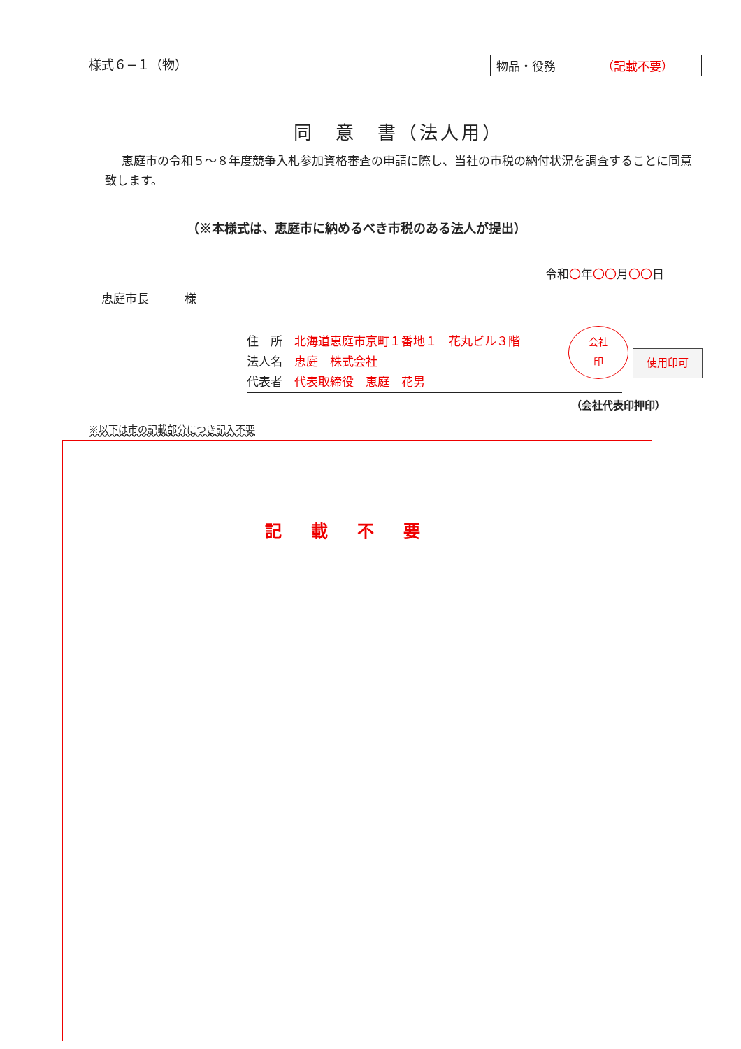様式６−１（物）
| 物品・役務 | （記載不要） |
同　意　書（法人用）
恵庭市の令和５〜８年度競争入札参加資格審査の申請に際し、当社の市税の納付状況を調査することに同意致します。
（※本様式は、恵庭市に納めるべき市税のある法人が提出）
令和〇年〇〇月〇〇日
恵庭市長　　　様
住　所　北海道恵庭市京町１番地１　花丸ビル３階
法人名　恵庭　株式会社
代表者　代表取締役　恵庭　花男
会社
印
使用印可
（会社代表印押印）
※以下は市の記載部分につき記入不要
記載不要